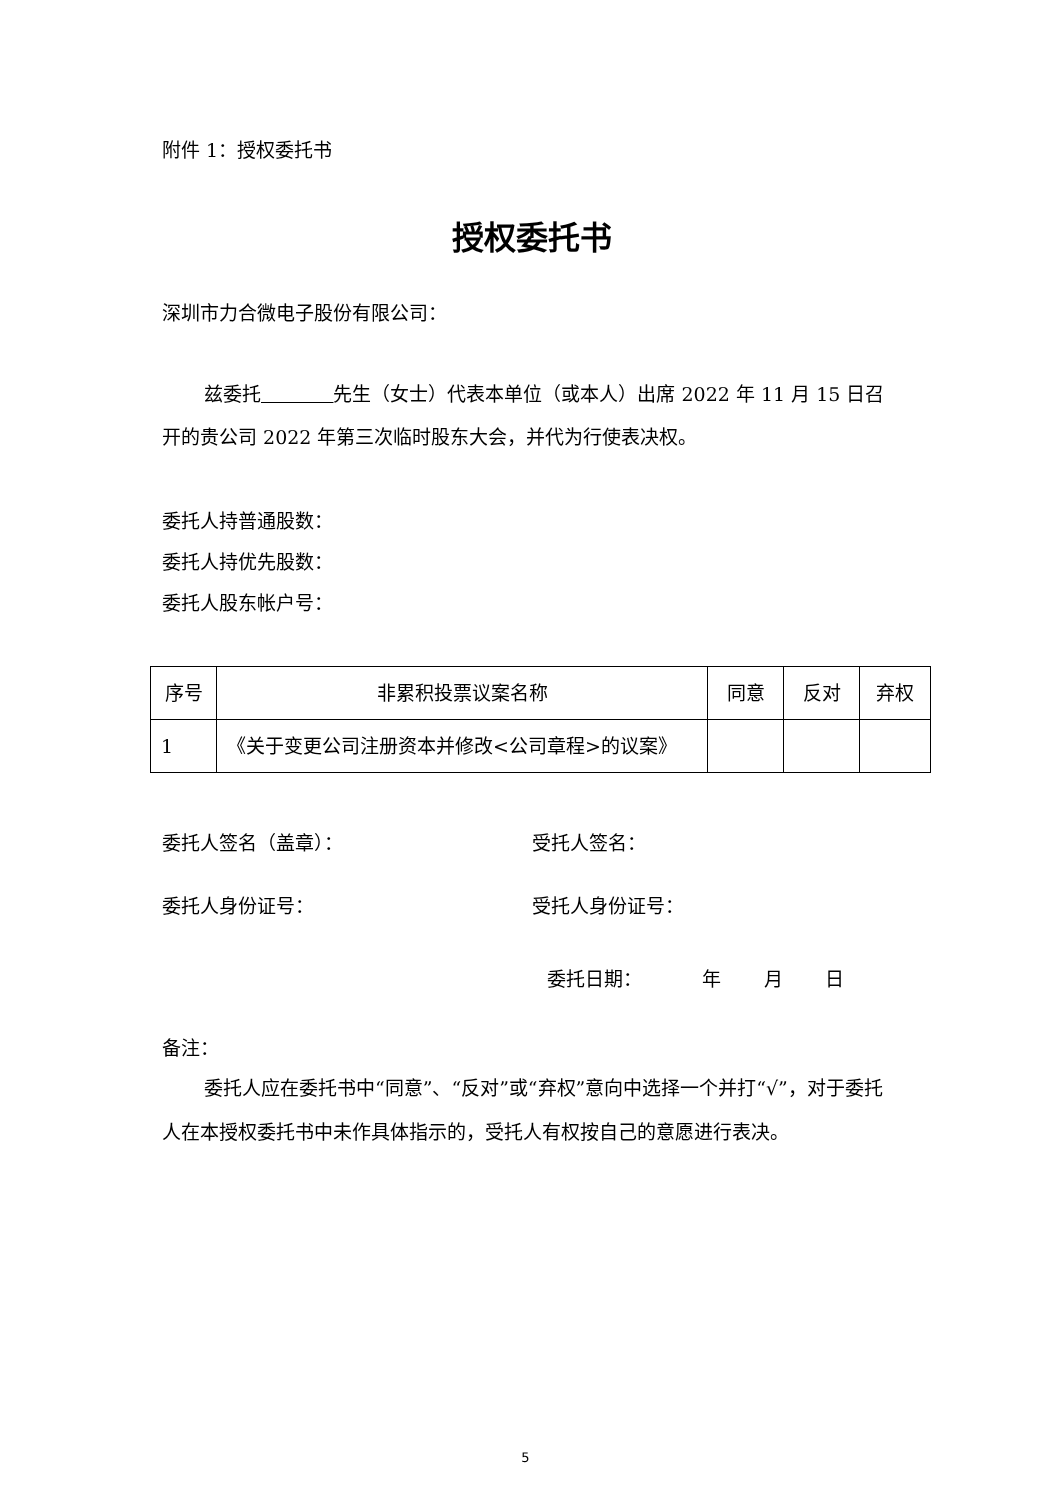附件 1：授权委托书
授权委托书
深圳市力合微电子股份有限公司：
兹委托 先生（女士）代表本单位（或本人）出席 2022 年 11 月 15 日召开的贵公司 2022 年第三次临时股东大会，并代为行使表决权。
委托人持普通股数：
委托人持优先股数：
委托人股东帐户号：
| 序号 | 非累积投票议案名称 | 同意 | 反对 | 弃权 |
| --- | --- | --- | --- | --- |
| 1 | 《关于变更公司注册资本并修改<公司章程>的议案》 | | | |
委托人签名（盖章）： 受托人签名：
委托人身份证号： 受托人身份证号：
委托日期： 年 月 日
备注：
委托人应在委托书中“同意”、“反对”或“弃权”意向中选择一个并打“√”，对于委托人在本授权委托书中未作具体指示的，受托人有权按自己的意愿进行表决。
5